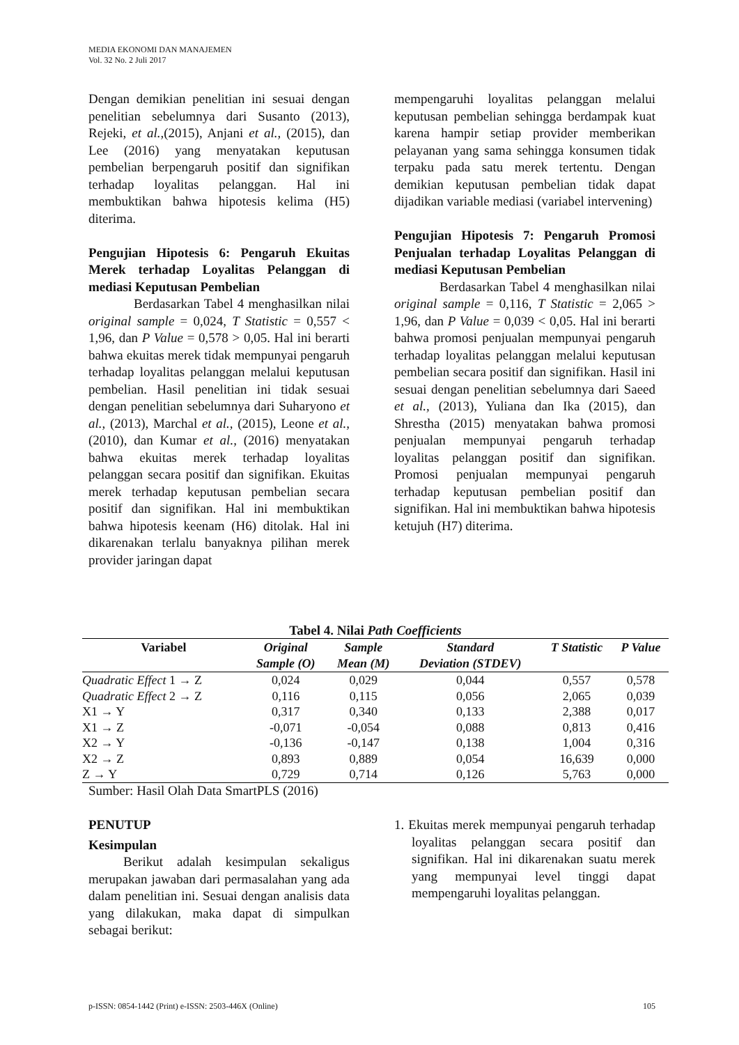MEDIA EKONOMI DAN MANAJEMEN
Vol. 32 No. 2 Juli 2017
Dengan demikian penelitian ini sesuai dengan penelitian sebelumnya dari Susanto (2013), Rejeki, et al.,(2015), Anjani et al., (2015), dan Lee (2016) yang menyatakan keputusan pembelian berpengaruh positif dan signifikan terhadap loyalitas pelanggan. Hal ini membuktikan bahwa hipotesis kelima (H5) diterima.
Pengujian Hipotesis 6: Pengaruh Ekuitas Merek terhadap Loyalitas Pelanggan di mediasi Keputusan Pembelian
Berdasarkan Tabel 4 menghasilkan nilai original sample = 0,024, T Statistic = 0,557 < 1,96, dan P Value = 0,578 > 0,05. Hal ini berarti bahwa ekuitas merek tidak mempunyai pengaruh terhadap loyalitas pelanggan melalui keputusan pembelian. Hasil penelitian ini tidak sesuai dengan penelitian sebelumnya dari Suharyono et al., (2013), Marchal et al., (2015), Leone et al., (2010), dan Kumar et al., (2016) menyatakan bahwa ekuitas merek terhadap loyalitas pelanggan secara positif dan signifikan. Ekuitas merek terhadap keputusan pembelian secara positif dan signifikan. Hal ini membuktikan bahwa hipotesis keenam (H6) ditolak. Hal ini dikarenakan terlalu banyaknya pilihan merek provider jaringan dapat
mempengaruhi loyalitas pelanggan melalui keputusan pembelian sehingga berdampak kuat karena hampir setiap provider memberikan pelayanan yang sama sehingga konsumen tidak terpaku pada satu merek tertentu. Dengan demikian keputusan pembelian tidak dapat dijadikan variable mediasi (variabel intervening)
Pengujian Hipotesis 7: Pengaruh Promosi Penjualan terhadap Loyalitas Pelanggan di mediasi Keputusan Pembelian
Berdasarkan Tabel 4 menghasilkan nilai original sample = 0,116, T Statistic = 2,065 > 1,96, dan P Value = 0,039 < 0,05. Hal ini berarti bahwa promosi penjualan mempunyai pengaruh terhadap loyalitas pelanggan melalui keputusan pembelian secara positif dan signifikan. Hasil ini sesuai dengan penelitian sebelumnya dari Saeed et al., (2013), Yuliana dan Ika (2015), dan Shrestha (2015) menyatakan bahwa promosi penjualan mempunyai pengaruh terhadap loyalitas pelanggan positif dan signifikan. Promosi penjualan mempunyai pengaruh terhadap keputusan pembelian positif dan signifikan. Hal ini membuktikan bahwa hipotesis ketujuh (H7) diterima.
Tabel 4. Nilai Path Coefficients
| Variabel | Original Sample (O) | Sample Mean (M) | Standard Deviation (STDEV) | T Statistic | P Value |
| --- | --- | --- | --- | --- | --- |
| Quadratic Effect 1 → Z | 0,024 | 0,029 | 0,044 | 0,557 | 0,578 |
| Quadratic Effect 2 → Z | 0,116 | 0,115 | 0,056 | 2,065 | 0,039 |
| X1 → Y | 0,317 | 0,340 | 0,133 | 2,388 | 0,017 |
| X1 → Z | -0,071 | -0,054 | 0,088 | 0,813 | 0,416 |
| X2 → Y | -0,136 | -0,147 | 0,138 | 1,004 | 0,316 |
| X2 → Z | 0,893 | 0,889 | 0,054 | 16,639 | 0,000 |
| Z → Y | 0,729 | 0,714 | 0,126 | 5,763 | 0,000 |
Sumber: Hasil Olah Data SmartPLS (2016)
PENUTUP
Kesimpulan
Berikut adalah kesimpulan sekaligus merupakan jawaban dari permasalahan yang ada dalam penelitian ini. Sesuai dengan analisis data yang dilakukan, maka dapat di simpulkan sebagai berikut:
1. Ekuitas merek mempunyai pengaruh terhadap loyalitas pelanggan secara positif dan signifikan. Hal ini dikarenakan suatu merek yang mempunyai level tinggi dapat mempengaruhi loyalitas pelanggan.
p-ISSN: 0854-1442 (Print) e-ISSN: 2503-446X (Online) 105